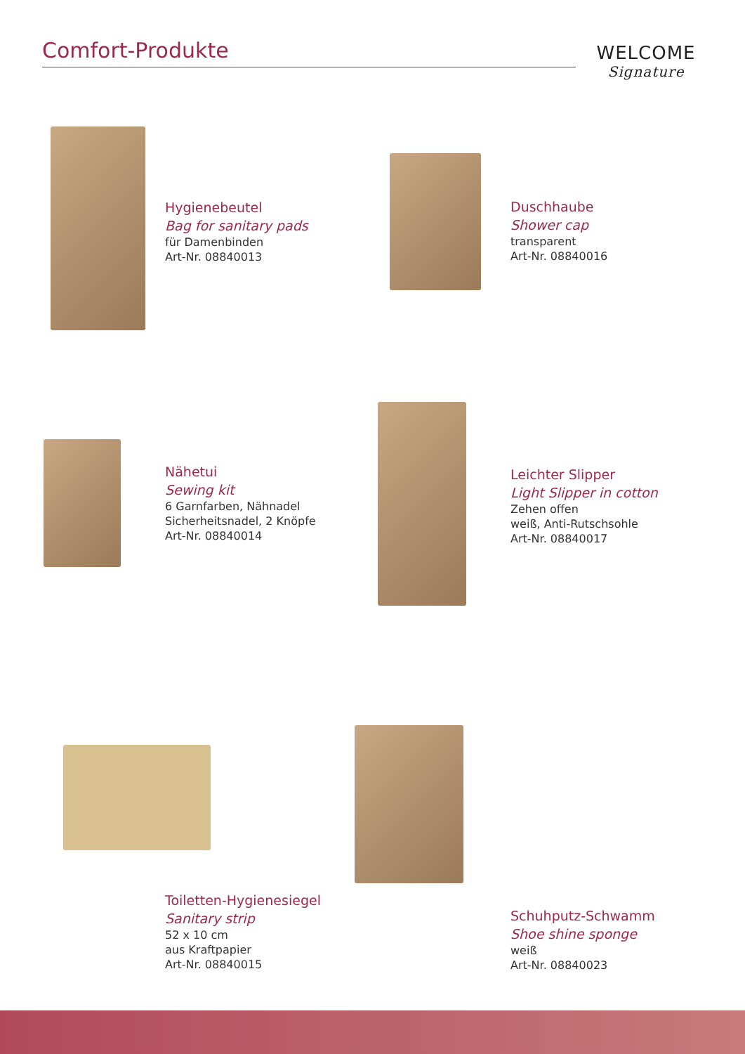Comfort-Produkte
WELCOME
Signature
Hygienebeutel
Bag for sanitary pads
für Damenbinden
Art-Nr. 08840013
Duschhaube
Shower cap
transparent
Art-Nr. 08840016
Nähetui
Sewing kit
6 Garnfarben, Nähnadel
Sicherheitsnadel, 2 Knöpfe
Art-Nr. 08840014
Leichter Slipper
Light Slipper in cotton
Zehen offen
weiß, Anti-Rutschsohle
Art-Nr. 08840017
Toiletten-Hygienesiegel
Sanitary strip
52 x 10 cm
aus Kraftpapier
Art-Nr. 08840015
Schuhputz-Schwamm
Shoe shine sponge
weiß
Art-Nr. 08840023